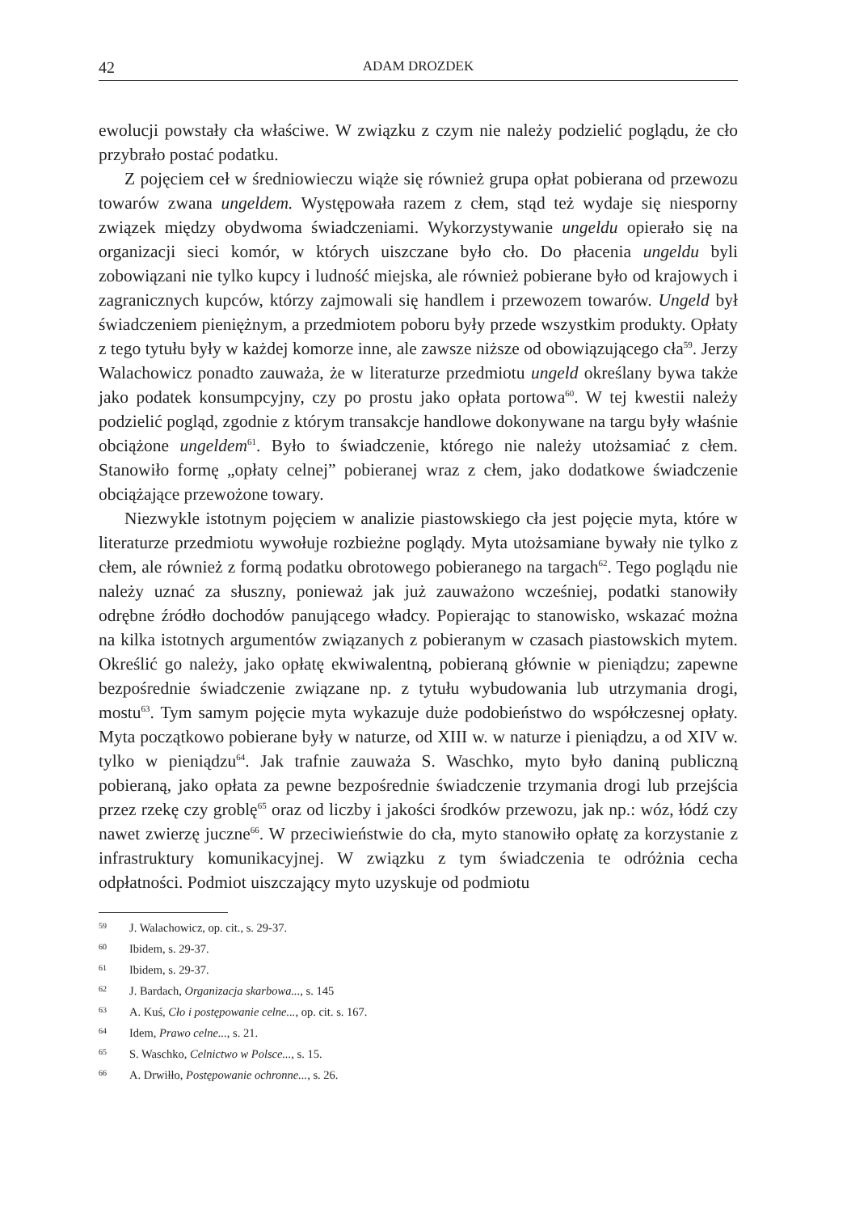42 ADAM DROZDEK
ewolucji powstały cła właściwe. W związku z czym nie należy podzielić poglądu, że cło przybrało postać podatku.
Z pojęciem ceł w średniowieczu wiąże się również grupa opłat pobierana od przewozu towarów zwana ungeldem. Występowała razem z cłem, stąd też wydaje się niesporny związek między obydwoma świadczeniami. Wykorzystywanie ungeldu opierało się na organizacji sieci komór, w których uiszczane było cło. Do płacenia ungeldu byli zobowiązani nie tylko kupcy i ludność miejska, ale również pobierane było od krajowych i zagranicznych kupców, którzy zajmowali się handlem i przewozem towarów. Ungeld był świadczeniem pieniężnym, a przedmiotem poboru były przede wszystkim produkty. Opłaty z tego tytułu były w każdej komorze inne, ale zawsze niższe od obowiązującego cła<sup>59</sup>. Jerzy Walachowicz ponadto zauważa, że w literaturze przedmiotu ungeld określany bywa także jako podatek konsumpcyjny, czy po prostu jako opłata portowa<sup>60</sup>. W tej kwestii należy podzielić pogląd, zgodnie z którym transakcje handlowe dokonywane na targu były właśnie obciążone ungeldem<sup>61</sup>. Było to świadczenie, którego nie należy utożsamiać z cłem. Stanowiło formę „opłaty celnej” pobieranej wraz z cłem, jako dodatkowe świadczenie obciążające przewożone towary.
Niezwykle istotnym pojęciem w analizie piastowskiego cła jest pojęcie myta, które w literaturze przedmiotu wywołuje rozbieżne poglądy. Myta utożsamiane bywały nie tylko z cłem, ale również z formą podatku obrotowego pobieranego na targach<sup>62</sup>. Tego poglądu nie należy uznać za słuszny, ponieważ jak już zauważono wcześniej, podatki stanowiły odrębne źródło dochodów panującego władcy. Popierając to stanowisko, wskazać można na kilka istotnych argumentów związanych z pobieranym w czasach piastowskich mytem. Określić go należy, jako opłatę ekwiwalentną, pobieraną głównie w pieniądzu; zapewne bezpośrednie świadczenie związane np. z tytułu wybudowania lub utrzymania drogi, mostu<sup>63</sup>. Tym samym pojęcie myta wykazuje duże podobieństwo do współczesnej opłaty. Myta początkowo pobierane były w naturze, od XIII w. w naturze i pieniądzu, a od XIV w. tylko w pieniądzu<sup>64</sup>. Jak trafnie zauważa S. Waschko, myto było daniną publiczną pobieraną, jako opłata za pewne bezpośrednie świadczenie trzymania drogi lub przejścia przez rzekę czy groblę<sup>65</sup> oraz od liczby i jakości środków przewozu, jak np.: wóz, łódź czy nawet zwierzę juczne<sup>66</sup>. W przeciwieństwie do cła, myto stanowiło opłatę za korzystanie z infrastruktury komunikacyjnej. W związku z tym świadczenia te odróżnia cecha odpłatności. Podmiot uiszczający myto uzyskuje od podmiotu
59 J. Walachowicz, op. cit., s. 29-37.
60 Ibidem, s. 29-37.
61 Ibidem, s. 29-37.
62 J. Bardach, Organizacja skarbowa..., s. 145
63 A. Kuś, Cło i postępowanie celne..., op. cit. s. 167.
64 Idem, Prawo celne..., s. 21.
65 S. Waschko, Celnictwo w Polsce..., s. 15.
66 A. Drwiłło, Postępowanie ochronne..., s. 26.